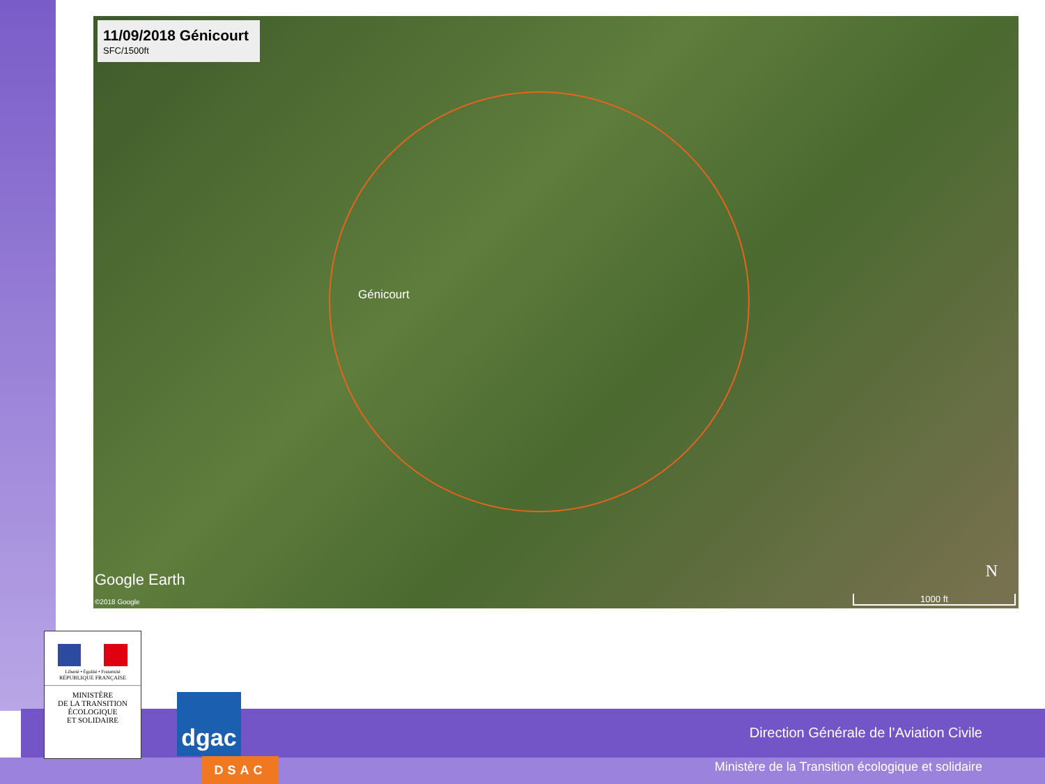11/09/2018 Génicourt
SFC/1500ft
Génicourt
Google Earth
©2018 Google
N
1000 ft
Direction Générale de l’Aviation Civile
Ministère de la Transition écologique et solidaire
Liberté • Égalité • Fraternité
RÉPUBLIQUE FRANÇAISE
MINISTÈRE
DE LA TRANSITION
ÉCOLOGIQUE
ET SOLIDAIRE
dgac
DSAC